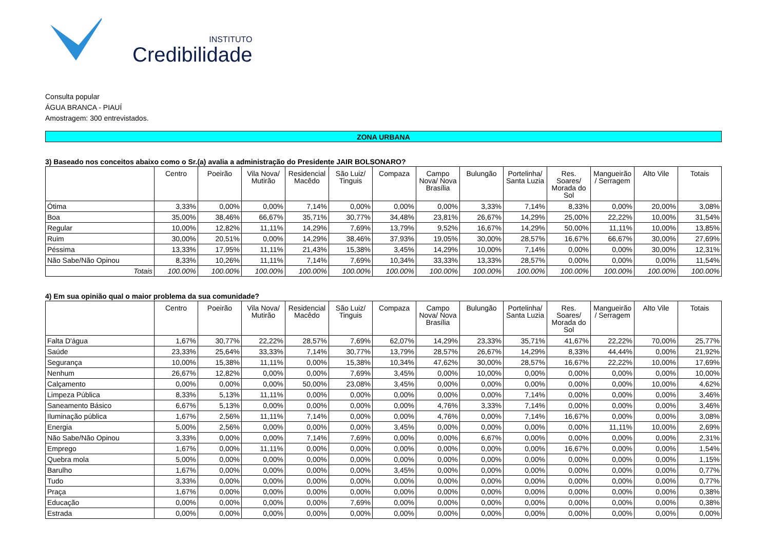INSTITUTO
Credibilidade
Consulta popular
ÁGUA BRANCA - PIAUÍ
Amostragem: 300 entrevistados.
ZONA URBANA
3) Baseado nos conceitos abaixo como o Sr.(a) avalia a administração do Presidente JAIR BOLSONARO?
| | Centro | Poeirão | Vila Nova/ Mutirão | Residencial Macêdo | São Luiz/ Tinguis | Compaza | Campo Nova/ Nova Brasília | Bulungão | Portelinha/ Santa Luzia | Res. Soares/ Morada do Sol | Mangueirão / Serragem | Alto Vile | Totais |
| --- | --- | --- | --- | --- | --- | --- | --- | --- | --- | --- | --- | --- | --- |
| Ótima | 3,33% | 0,00% | 0,00% | 7,14% | 0,00% | 0,00% | 0,00% | 3,33% | 7,14% | 8,33% | 0,00% | 20,00% | 3,08% |
| Boa | 35,00% | 38,46% | 66,67% | 35,71% | 30,77% | 34,48% | 23,81% | 26,67% | 14,29% | 25,00% | 22,22% | 10,00% | 31,54% |
| Regular | 10,00% | 12,82% | 11,11% | 14,29% | 7,69% | 13,79% | 9,52% | 16,67% | 14,29% | 50,00% | 11,11% | 10,00% | 13,85% |
| Ruim | 30,00% | 20,51% | 0,00% | 14,29% | 38,46% | 37,93% | 19,05% | 30,00% | 28,57% | 16,67% | 66,67% | 30,00% | 27,69% |
| Péssima | 13,33% | 17,95% | 11,11% | 21,43% | 15,38% | 3,45% | 14,29% | 10,00% | 7,14% | 0,00% | 0,00% | 30,00% | 12,31% |
| Não Sabe/Não Opinou | 8,33% | 10,26% | 11,11% | 7,14% | 7,69% | 10,34% | 33,33% | 13,33% | 28,57% | 0,00% | 0,00% | 0,00% | 11,54% |
| Totais | 100.00% | 100.00% | 100.00% | 100.00% | 100.00% | 100.00% | 100.00% | 100.00% | 100.00% | 100.00% | 100.00% | 100.00% | 100.00% |
4) Em sua opinião qual o maior problema da sua comunidade?
| | Centro | Poeirão | Vila Nova/ Mutirão | Residencial Macêdo | São Luiz/ Tinguis | Compaza | Campo Nova/ Nova Brasília | Bulungão | Portelinha/ Santa Luzia | Res. Soares/ Morada do Sol | Mangueirão / Serragem | Alto Vile | Totais |
| --- | --- | --- | --- | --- | --- | --- | --- | --- | --- | --- | --- | --- | --- |
| Falta D'água | 1,67% | 30,77% | 22,22% | 28,57% | 7,69% | 62,07% | 14,29% | 23,33% | 35,71% | 41,67% | 22,22% | 70,00% | 25,77% |
| Saúde | 23,33% | 25,64% | 33,33% | 7,14% | 30,77% | 13,79% | 28,57% | 26,67% | 14,29% | 8,33% | 44,44% | 0,00% | 21,92% |
| Segurança | 10,00% | 15,38% | 11,11% | 0,00% | 15,38% | 10,34% | 47,62% | 30,00% | 28,57% | 16,67% | 22,22% | 10,00% | 17,69% |
| Nenhum | 26,67% | 12,82% | 0,00% | 0,00% | 7,69% | 3,45% | 0,00% | 10,00% | 0,00% | 0,00% | 0,00% | 0,00% | 10,00% |
| Calçamento | 0,00% | 0,00% | 0,00% | 50,00% | 23,08% | 3,45% | 0,00% | 0,00% | 0,00% | 0,00% | 0,00% | 10,00% | 4,62% |
| Limpeza Pública | 8,33% | 5,13% | 11,11% | 0,00% | 0,00% | 0,00% | 0,00% | 0,00% | 7,14% | 0,00% | 0,00% | 0,00% | 3,46% |
| Saneamento Básico | 6,67% | 5,13% | 0,00% | 0,00% | 0,00% | 0,00% | 4,76% | 3,33% | 7,14% | 0,00% | 0,00% | 0,00% | 3,46% |
| Iluminação pública | 1,67% | 2,56% | 11,11% | 7,14% | 0,00% | 0,00% | 4,76% | 0,00% | 7,14% | 16,67% | 0,00% | 0,00% | 3,08% |
| Energia | 5,00% | 2,56% | 0,00% | 0,00% | 0,00% | 3,45% | 0,00% | 0,00% | 0,00% | 0,00% | 11,11% | 10,00% | 2,69% |
| Não Sabe/Não Opinou | 3,33% | 0,00% | 0,00% | 7,14% | 7,69% | 0,00% | 0,00% | 6,67% | 0,00% | 0,00% | 0,00% | 0,00% | 2,31% |
| Emprego | 1,67% | 0,00% | 11,11% | 0,00% | 0,00% | 0,00% | 0,00% | 0,00% | 0,00% | 16,67% | 0,00% | 0,00% | 1,54% |
| Quebra mola | 5,00% | 0,00% | 0,00% | 0,00% | 0,00% | 0,00% | 0,00% | 0,00% | 0,00% | 0,00% | 0,00% | 0,00% | 1,15% |
| Barulho | 1,67% | 0,00% | 0,00% | 0,00% | 0,00% | 3,45% | 0,00% | 0,00% | 0,00% | 0,00% | 0,00% | 0,00% | 0,77% |
| Tudo | 3,33% | 0,00% | 0,00% | 0,00% | 0,00% | 0,00% | 0,00% | 0,00% | 0,00% | 0,00% | 0,00% | 0,00% | 0,77% |
| Praça | 1,67% | 0,00% | 0,00% | 0,00% | 0,00% | 0,00% | 0,00% | 0,00% | 0,00% | 0,00% | 0,00% | 0,00% | 0,38% |
| Educação | 0,00% | 0,00% | 0,00% | 0,00% | 7,69% | 0,00% | 0,00% | 0,00% | 0,00% | 0,00% | 0,00% | 0,00% | 0,38% |
| Estrada | 0,00% | 0,00% | 0,00% | 0,00% | 0,00% | 0,00% | 0,00% | 0,00% | 0,00% | 0,00% | 0,00% | 0,00% | 0,00% |